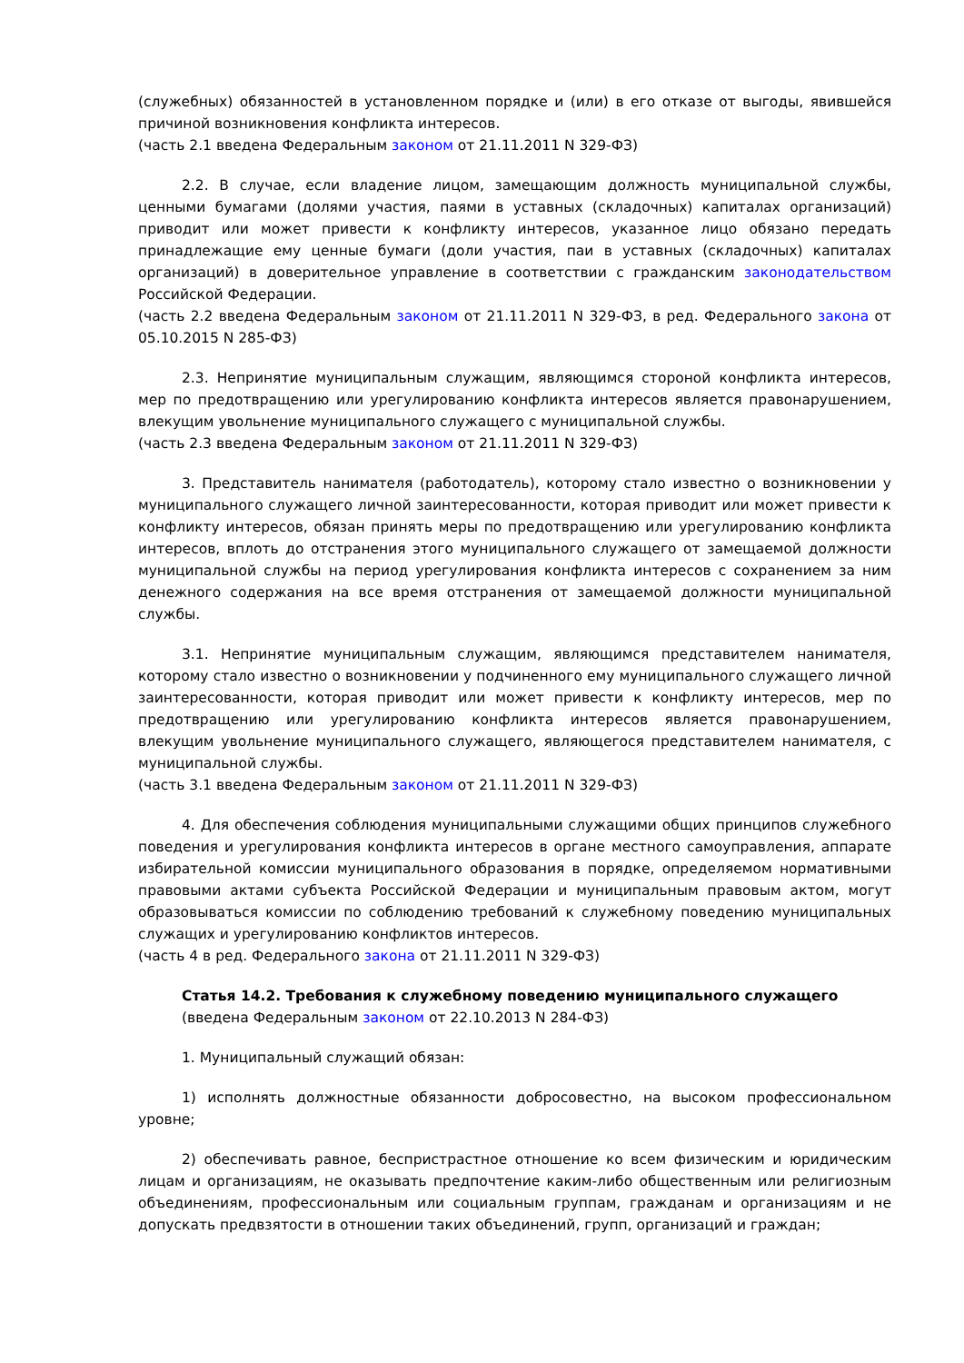(служебных) обязанностей в установленном порядке и (или) в его отказе от выгоды, явившейся причиной возникновения конфликта интересов.
(часть 2.1 введена Федеральным законом от 21.11.2011 N 329-ФЗ)
2.2. В случае, если владение лицом, замещающим должность муниципальной службы, ценными бумагами (долями участия, паями в уставных (складочных) капиталах организаций) приводит или может привести к конфликту интересов, указанное лицо обязано передать принадлежащие ему ценные бумаги (доли участия, паи в уставных (складочных) капиталах организаций) в доверительное управление в соответствии с гражданским законодательством Российской Федерации.
(часть 2.2 введена Федеральным законом от 21.11.2011 N 329-ФЗ, в ред. Федерального закона от 05.10.2015 N 285-ФЗ)
2.3. Непринятие муниципальным служащим, являющимся стороной конфликта интересов, мер по предотвращению или урегулированию конфликта интересов является правонарушением, влекущим увольнение муниципального служащего с муниципальной службы.
(часть 2.3 введена Федеральным законом от 21.11.2011 N 329-ФЗ)
3. Представитель нанимателя (работодатель), которому стало известно о возникновении у муниципального служащего личной заинтересованности, которая приводит или может привести к конфликту интересов, обязан принять меры по предотвращению или урегулированию конфликта интересов, вплоть до отстранения этого муниципального служащего от замещаемой должности муниципальной службы на период урегулирования конфликта интересов с сохранением за ним денежного содержания на все время отстранения от замещаемой должности муниципальной службы.
3.1. Непринятие муниципальным служащим, являющимся представителем нанимателя, которому стало известно о возникновении у подчиненного ему муниципального служащего личной заинтересованности, которая приводит или может привести к конфликту интересов, мер по предотвращению или урегулированию конфликта интересов является правонарушением, влекущим увольнение муниципального служащего, являющегося представителем нанимателя, с муниципальной службы.
(часть 3.1 введена Федеральным законом от 21.11.2011 N 329-ФЗ)
4. Для обеспечения соблюдения муниципальными служащими общих принципов служебного поведения и урегулирования конфликта интересов в органе местного самоуправления, аппарате избирательной комиссии муниципального образования в порядке, определяемом нормативными правовыми актами субъекта Российской Федерации и муниципальным правовым актом, могут образовываться комиссии по соблюдению требований к служебному поведению муниципальных служащих и урегулированию конфликтов интересов.
(часть 4 в ред. Федерального закона от 21.11.2011 N 329-ФЗ)
Статья 14.2. Требования к служебному поведению муниципального служащего
(введена Федеральным законом от 22.10.2013 N 284-ФЗ)
1. Муниципальный служащий обязан:
1) исполнять должностные обязанности добросовестно, на высоком профессиональном уровне;
2) обеспечивать равное, беспристрастное отношение ко всем физическим и юридическим лицам и организациям, не оказывать предпочтение каким-либо общественным или религиозным объединениям, профессиональным или социальным группам, гражданам и организациям и не допускать предвзятости в отношении таких объединений, групп, организаций и граждан;